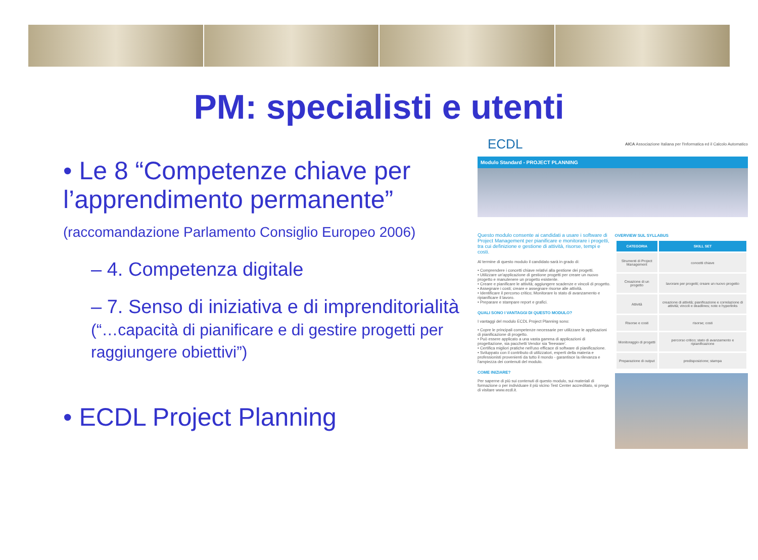PM: specialisti e utenti
• Le 8 “Competenze chiave per l’apprendimento permanente” (raccomandazione Parlamento Consiglio Europeo 2006)
– 4. Competenza digitale
– 7. Senso di iniziativa e di imprenditorialità (“…capacità di pianificare e di gestire progetti per raggiungere obiettivi”)
• ECDL Project Planning
ECDL AICA Associazione Italiana per l'Informatica ed il Calcolo Automatico
Modulo Standard - PROJECT PLANNING
Questo modulo consente ai candidati a usare i software di Project Management per pianificare e monitorare i progetti, tra cui definizione e gestione di attività, risorse, tempi e costi.
Al termine di questo modulo il candidato sarà in grado di:
• Comprendere i concetti chiave relativi alla gestione dei progetti.
• Utilizzare un'applicazione di gestione progetti per creare un nuovo progetto e manutenere un progetto esistente.
• Creare e pianificare le attività; aggiungere scadenze e vincoli di progetto.
• Assegnare i costi; creare e assegnare risorse alle attività.
• Identificare il percorso critico; Monitorare lo stato di avanzamento e ripianificare il lavoro.
• Preparare e stampare report e grafici.
QUALI SONO I VANTAGGI DI QUESTO MODULO?
I vantaggi del modulo ECDL Project Planning sono:
• Copre le principali competenze necessarie per utilizzare le applicazioni di pianificazione di progetto.
• Può essere applicato a una vasta gamma di applicazioni di progettazione, sia pacchetti Vendor sia 'freeware'.
• Certifica migliori pratiche nell'uso efficace di software di pianificazione.
• Sviluppato con il contributo di utilizzatori, esperti della materia e professionisti provenienti da tutto il mondo - garantisce la rilevanza e l'ampiezza dei contenuti del modulo.
COME INIZIARE?
Per saperne di più sui contenuti di questo modulo, sui materiali di formazione o per individuare il più vicino Test Center accreditato, si prega di visitare www.ecdl.it.
OVERVIEW SUL SYLLABUS
| CATEGORIA | SKILL SET |
| --- | --- |
| Strumenti di Project Management | concetti chiave |
| Creazione di un progetto | lavorare per progetti; creare un nuovo progetto |
| Attività | creazione di attività; pianificazione e correlazione di attività; vincoli e deadlines; note e hyperlinks |
| Risorse e costi | risorse; costi |
| Monitoraggio di progetti | percorso critico; stato di avanzamento e ripianificazione |
| Preparazione di output | predisposizione; stampa |